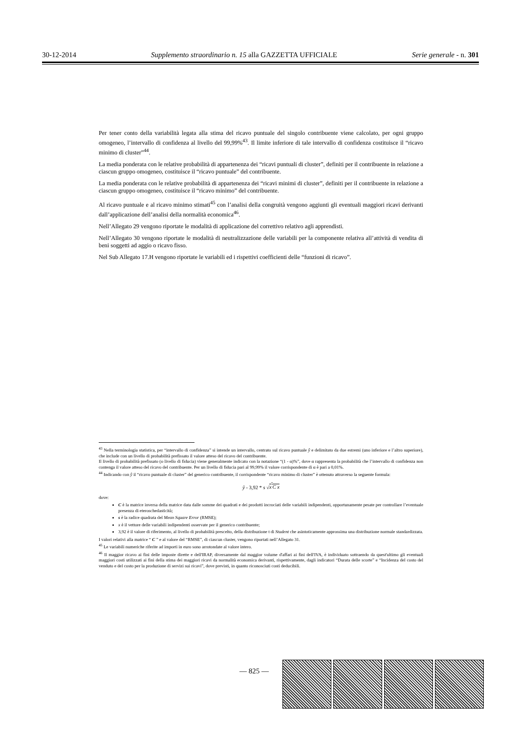30-12-2014 Supplemento straordinario n. 15 alla GAZZETTA UFFICIALE Serie generale - n. 301
Per tener conto della variabilità legata alla stima del ricavo puntuale del singolo contribuente viene calcolato, per ogni gruppo omogeneo, l’intervallo di confidenza al livello del 99,99%<sup>43</sup>. Il limite inferiore di tale intervallo di confidenza costituisce il “ricavo minimo di cluster”<sup>44</sup>.
La media ponderata con le relative probabilità di appartenenza dei “ricavi puntuali di cluster”, definiti per il contribuente in relazione a ciascun gruppo omogeneo, costituisce il “ricavo puntuale” del contribuente.
La media ponderata con le relative probabilità di appartenenza dei “ricavi minimi di cluster”, definiti per il contribuente in relazione a ciascun gruppo omogeneo, costituisce il “ricavo minimo” del contribuente.
Al ricavo puntuale e al ricavo minimo stimati<sup>45</sup> con l’analisi della congruità vengono aggiunti gli eventuali maggiori ricavi derivanti dall’applicazione dell’analisi della normalità economica<sup>46</sup>.
Nell’Allegato 29 vengono riportate le modalità di applicazione del correttivo relativo agli apprendisti.
Nell’Allegato 30 vengono riportate le modalità di neutralizzazione delle variabili per la componente relativa all’attività di vendita di beni soggetti ad aggio o ricavo fisso.
Nel Sub Allegato 17.H vengono riportate le variabili ed i rispettivi coefficienti delle “funzioni di ricavo”.
<sup>43</sup> Nella terminologia statistica, per “intervallo di confidenza” si intende un intervallo, centrato sul ricavo puntuale ŷ e delimitato da due estremi (uno inferiore e l’altro superiore), che include con un livello di probabilità prefissato il valore atteso del ricavo del contribuente.
Il livello di probabilità prefissato (o livello di fiducia) viene generalmente indicato con la notazione “(1 - α)%”, dove α rappresenta la probabilità che l’intervallo di confidenza non contenga il valore atteso del ricavo del contribuente. Per un livello di fiducia pari al 99,99% il valore corrispondente di α è pari a 0,01%.
<sup>44</sup> Indicando con ŷ il “ricavo puntuale di cluster” del generico contribuente, il corrispondente “ricavo minimo di cluster” è ottenuto attraverso la seguente formula:
ŷ - 3,92 * s √x<sup>'</sup>C x
dove:
C è la matrice inversa della matrice data dalle somme dei quadrati e dei prodotti incrociati delle variabili indipendenti, opportunamente pesate per controllare l’eventuale presenza di eteroschedasticità;
s è la radice quadrata del Mean Square Error (RMSE);
x è il vettore delle variabili indipendenti osservate per il generico contribuente;
3,92 è il valore di riferimento, al livello di probabilità prescelto, della distribuzione t di Student che asintoticamente approssima una distribuzione normale standardizzata.
I valori relativi alla matrice “ C ” e al valore del “RMSE”, di ciascun cluster, vengono riportati nell’Allegato 31.
<sup>45</sup> Le variabili numeriche riferite ad importi in euro sono arrotondate al valore intero.
<sup>46</sup> Il maggior ricavo ai fini delle imposte dirette e dell'IRAP, diversamente dal maggior volume d'affari ai fini dell'IVA, è individuato sottraendo da quest'ultimo gli eventuali maggiori costi utilizzati ai fini della stima dei maggiori ricavi da normalità economica derivanti, rispettivamente, dagli indicatori “Durata delle scorte” e “Incidenza del costo del venduto e del costo per la produzione di servizi sui ricavi”, dove previsti, in quanto riconosciuti costi deducibili.
— 825 —